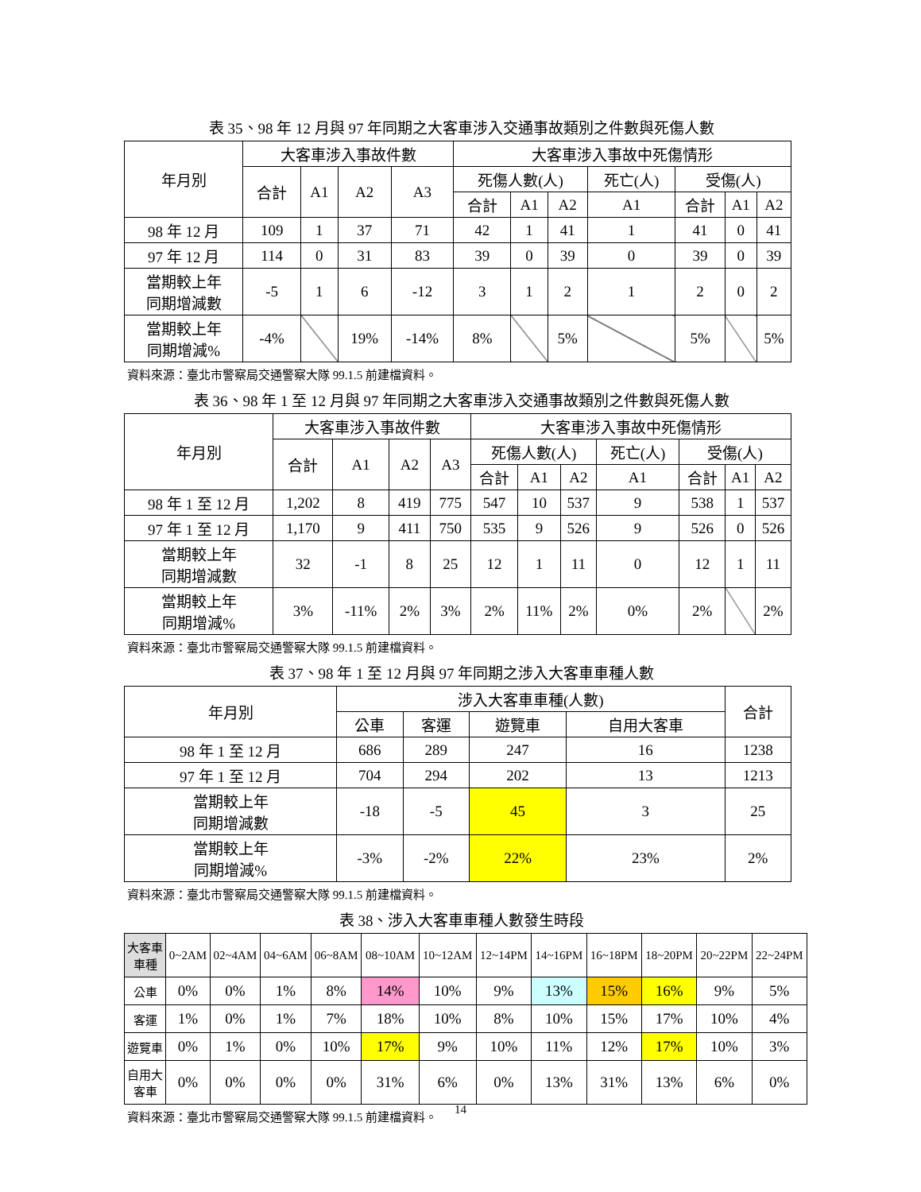表 35、98 年 12 月與 97 年同期之大客車涉入交通事故類別之件數與死傷人數
| 年月別 | 大客車涉入事故件數 | | | | 大客車涉入事故中死傷情形 | | | | | | |
| --- | --- | --- | --- | --- | --- | --- | --- | --- | --- | --- | --- |
| | 合計 | A1 | A2 | A3 | 死傷人數(人) | | | 死亡(人) | 受傷(人) | | |
| | | | | | 合計 | A1 | A2 | A1 | 合計 | A1 | A2 |
| 98 年 12 月 | 109 | 1 | 37 | 71 | 42 | 1 | 41 | 1 | 41 | 0 | 41 |
| 97 年 12 月 | 114 | 0 | 31 | 83 | 39 | 0 | 39 | 0 | 39 | 0 | 39 |
| 當期較上年 同期增減數 | -5 | 1 | 6 | -12 | 3 | 1 | 2 | 1 | 2 | 0 | 2 |
| 當期較上年 同期增減% | -4% | | 19% | -14% | 8% | | 5% | | 5% | | 5% |
資料來源：臺北市警察局交通警察大隊 99.1.5 前建檔資料。
表 36、98 年 1 至 12 月與 97 年同期之大客車涉入交通事故類別之件數與死傷人數
| 年月別 | 大客車涉入事故件數 | | | | 大客車涉入事故中死傷情形 | | | | | | |
| --- | --- | --- | --- | --- | --- | --- | --- | --- | --- | --- | --- |
| | 合計 | A1 | A2 | A3 | 死傷人數(人) | | | 死亡(人) | 受傷(人) | | |
| | | | | | 合計 | A1 | A2 | A1 | 合計 | A1 | A2 |
| 98 年 1 至 12 月 | 1,202 | 8 | 419 | 775 | 547 | 10 | 537 | 9 | 538 | 1 | 537 |
| 97 年 1 至 12 月 | 1,170 | 9 | 411 | 750 | 535 | 9 | 526 | 9 | 526 | 0 | 526 |
| 當期較上年 同期增減數 | 32 | -1 | 8 | 25 | 12 | 1 | 11 | 0 | 12 | 1 | 11 |
| 當期較上年 同期增減% | 3% | -11% | 2% | 3% | 2% | 11% | 2% | 0% | 2% | | 2% |
資料來源：臺北市警察局交通警察大隊 99.1.5 前建檔資料。
表 37、98 年 1 至 12 月與 97 年同期之涉入大客車車種人數
| 年月別 | 涉入大客車車種(人數) | | | | 合計 |
| --- | --- | --- | --- | --- | --- |
| | 公車 | 客運 | 遊覽車 | 自用大客車 | |
| 98 年 1 至 12 月 | 686 | 289 | 247 | 16 | 1238 |
| 97 年 1 至 12 月 | 704 | 294 | 202 | 13 | 1213 |
| 當期較上年 同期增減數 | -18 | -5 | 45 | 3 | 25 |
| 當期較上年 同期增減% | -3% | -2% | 22% | 23% | 2% |
資料來源：臺北市警察局交通警察大隊 99.1.5 前建檔資料。
表 38、涉入大客車車種人數發生時段
| 大客車 車種 | 0~2AM | 02~4AM | 04~6AM | 06~8AM | 08~10AM | 10~12AM | 12~14PM | 14~16PM | 16~18PM | 18~20PM | 20~22PM | 22~24PM |
| --- | --- | --- | --- | --- | --- | --- | --- | --- | --- | --- | --- | --- |
| 公車 | 0% | 0% | 1% | 8% | 14% | 10% | 9% | 13% | 15% | 16% | 9% | 5% |
| 客運 | 1% | 0% | 1% | 7% | 18% | 10% | 8% | 10% | 15% | 17% | 10% | 4% |
| 遊覽車 | 0% | 1% | 0% | 10% | 17% | 9% | 10% | 11% | 12% | 17% | 10% | 3% |
| 自用大 客車 | 0% | 0% | 0% | 0% | 31% | 6% | 0% | 13% | 31% | 13% | 6% | 0% |
資料來源：臺北市警察局交通警察大隊 99.1.5 前建檔資料。
14